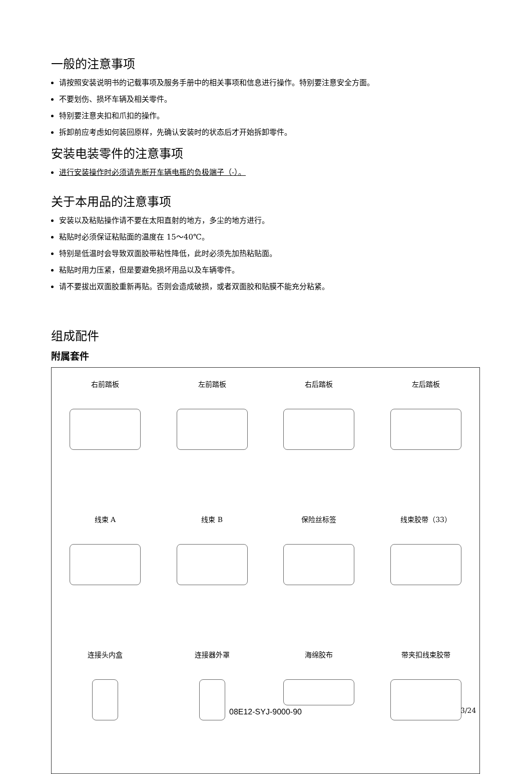一般的注意事项
请按照安装说明书的记载事项及服务手册中的相关事项和信息进行操作。特别要注意安全方面。
不要划伤、损坏车辆及相关零件。
特别要注意夹扣和爪扣的操作。
拆卸前应考虑如何装回原样，先确认安装时的状态后才开始拆卸零件。
安装电装零件的注意事项
进行安装操作时必须请先断开车辆电瓶的负极端子（-）。
关于本用品的注意事项
安装以及粘贴操作请不要在太阳直射的地方，多尘的地方进行。
粘贴时必须保证粘贴面的温度在 15～40℃。
特别是低温时会导致双面胶带粘性降低，此时必须先加热粘贴面。
粘贴时用力压紧，但是要避免损坏用品以及车辆零件。
请不要拔出双面胶重新再贴。否则会造成破损，或者双面胶和贴膜不能充分粘紧。
组成配件
附属套件
右前踏板
左前踏板
右后踏板
左后踏板
线束 A
线束 B
保险丝标签
线束胶带（33）
连接头内盒
连接器外罩
海绵胶布
带夹扣线束胶带
08E12-SYJ-9000-90 3/24